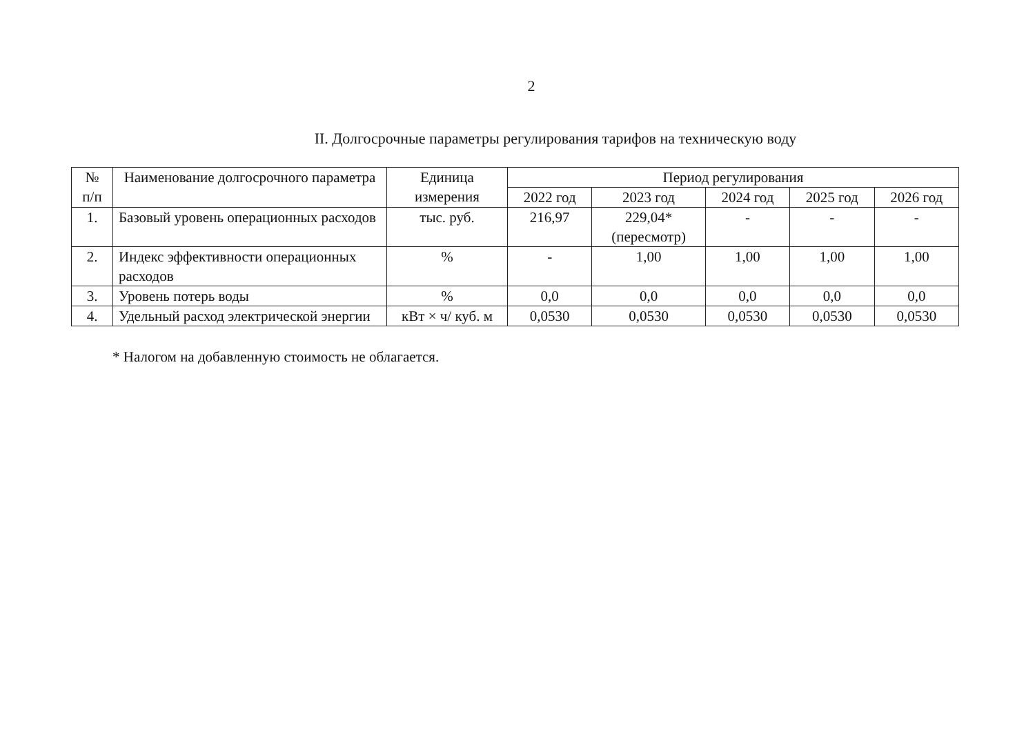2
II. Долгосрочные параметры регулирования тарифов на техническую воду
| № п/п | Наименование долгосрочного параметра | Единица измерения | Период регулирования | | | | |
| --- | --- | --- | --- | --- | --- | --- | --- |
| | | | 2022 год | 2023 год | 2024 год | 2025 год | 2026 год |
| 1. | Базовый уровень операционных расходов | тыс. руб. | 216,97 | 229,04* (пересмотр) | - | - | - |
| 2. | Индекс эффективности операционных расходов | % | - | 1,00 | 1,00 | 1,00 | 1,00 |
| 3. | Уровень потерь воды | % | 0,0 | 0,0 | 0,0 | 0,0 | 0,0 |
| 4. | Удельный расход электрической энергии | кВт × ч/ куб. м | 0,0530 | 0,0530 | 0,0530 | 0,0530 | 0,0530 |
* Налогом на добавленную стоимость не облагается.